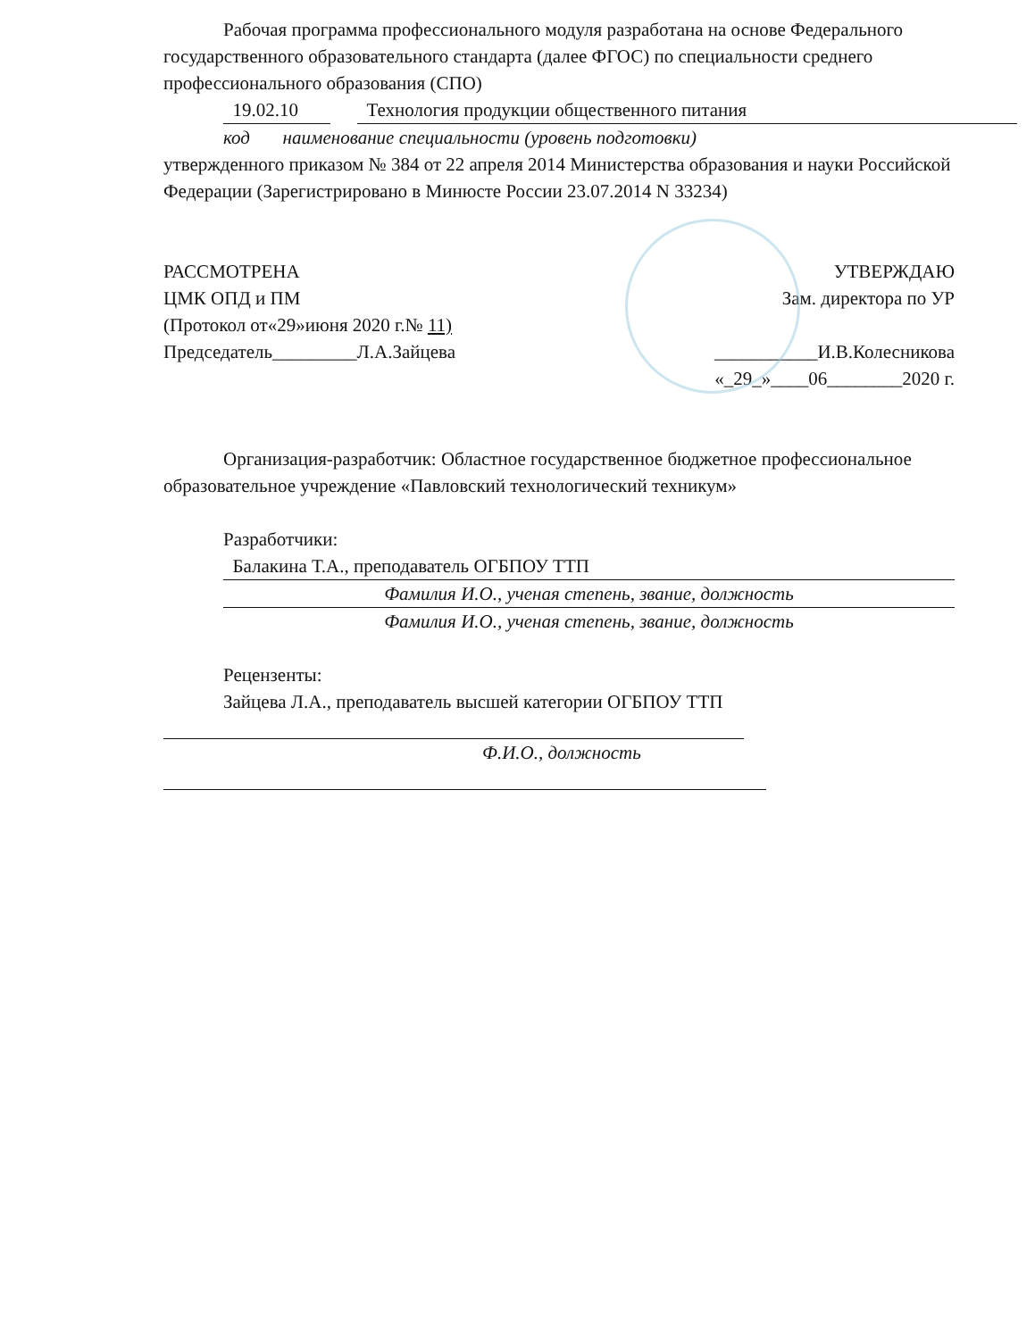Рабочая программа профессионального модуля разработана на основе Федерального государственного образовательного стандарта (далее ФГОС) по специальности среднего профессионального образования (СПО)
19.02.10 Технология продукции общественного питания
код наименование специальности (уровень подготовки)
утвержденного приказом № 384 от 22 апреля 2014 Министерства образования и науки Российской Федерации (Зарегистрировано в Минюсте России 23.07.2014 N 33234)
РАССМОТРЕНА
ЦМК ОПД и ПМ
(Протокол от«29»июня 2020 г.№ 11)
Председатель_________Л.А.Зайцева
УТВЕРЖДАЮ
Зам. директора по УР
___________И.В.Колесникова
«_29_»____06________2020 г.
Организация-разработчик: Областное государственное бюджетное профессиональное образовательное учреждение «Павловский технологический техникум»
Разработчики:
Балакина Т.А., преподаватель ОГБПОУ ТТП
Фамилия И.О., ученая степень, звание, должность
Фамилия И.О., ученая степень, звание, должность
Рецензенты:
Зайцева Л.А., преподаватель высшей категории ОГБПОУ ТТП
Ф.И.О., должность